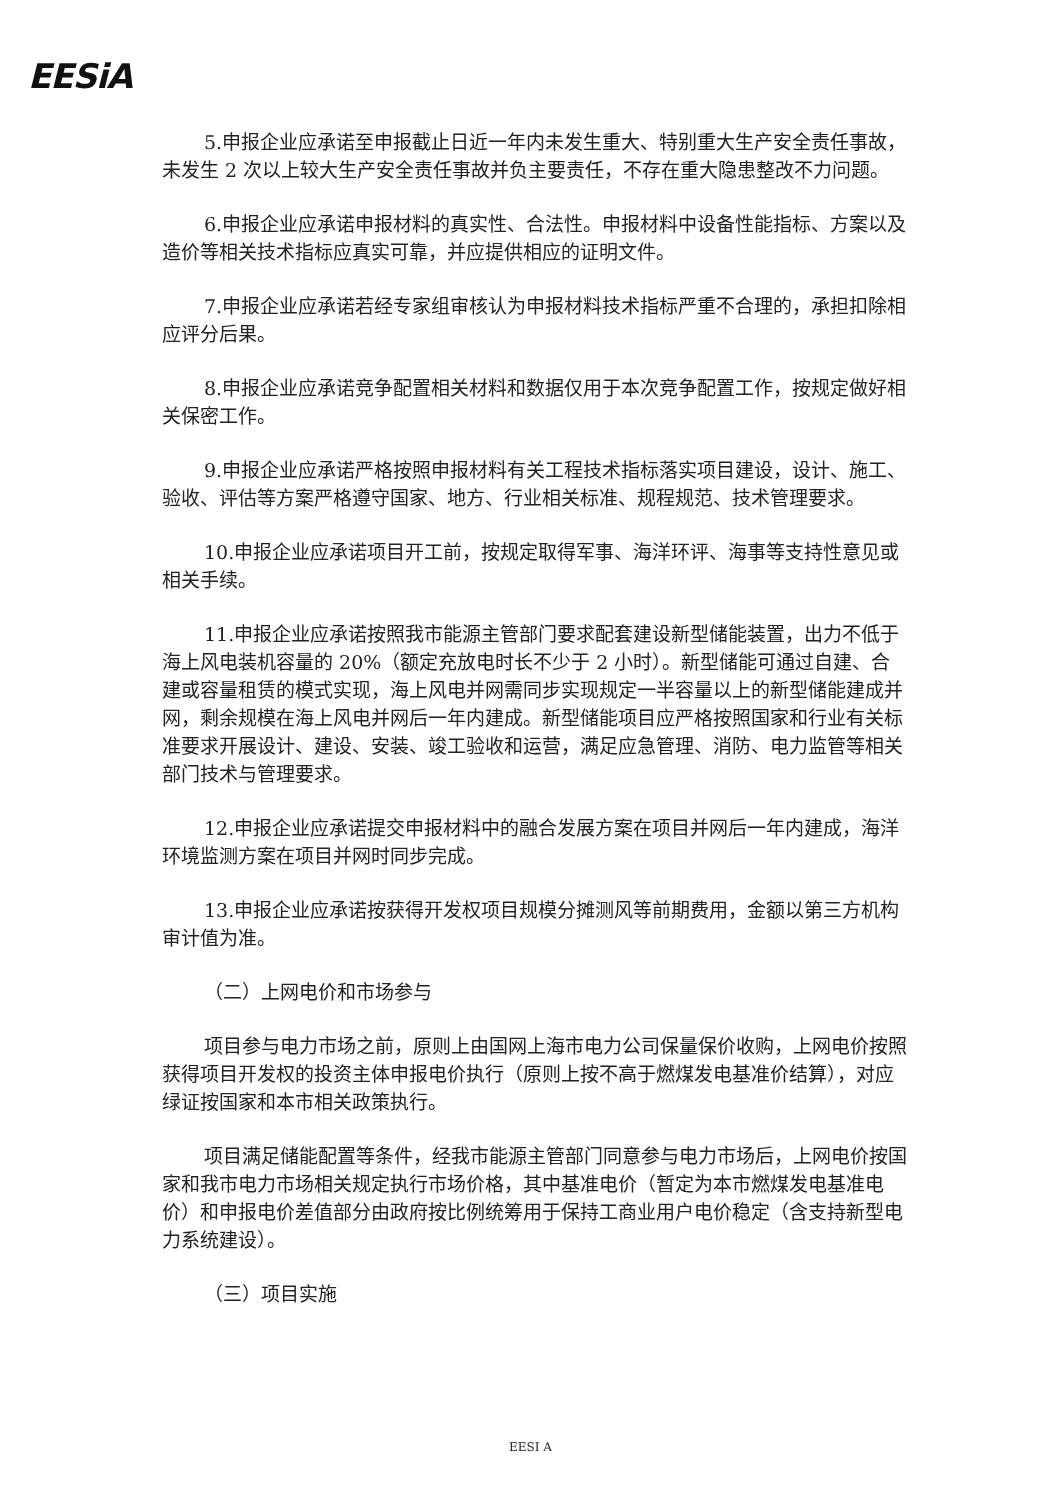EESiA
5.申报企业应承诺至申报截止日近一年内未发生重大、特别重大生产安全责任事故，未发生 2 次以上较大生产安全责任事故并负主要责任，不存在重大隐患整改不力问题。
6.申报企业应承诺申报材料的真实性、合法性。申报材料中设备性能指标、方案以及造价等相关技术指标应真实可靠，并应提供相应的证明文件。
7.申报企业应承诺若经专家组审核认为申报材料技术指标严重不合理的，承担扣除相应评分后果。
8.申报企业应承诺竞争配置相关材料和数据仅用于本次竞争配置工作，按规定做好相关保密工作。
9.申报企业应承诺严格按照申报材料有关工程技术指标落实项目建设，设计、施工、验收、评估等方案严格遵守国家、地方、行业相关标准、规程规范、技术管理要求。
10.申报企业应承诺项目开工前，按规定取得军事、海洋环评、海事等支持性意见或相关手续。
11.申报企业应承诺按照我市能源主管部门要求配套建设新型储能装置，出力不低于海上风电装机容量的 20%（额定充放电时长不少于 2 小时）。新型储能可通过自建、合建或容量租赁的模式实现，海上风电并网需同步实现规定一半容量以上的新型储能建成并网，剩余规模在海上风电并网后一年内建成。新型储能项目应严格按照国家和行业有关标准要求开展设计、建设、安装、竣工验收和运营，满足应急管理、消防、电力监管等相关部门技术与管理要求。
12.申报企业应承诺提交申报材料中的融合发展方案在项目并网后一年内建成，海洋环境监测方案在项目并网时同步完成。
13.申报企业应承诺按获得开发权项目规模分摊测风等前期费用，金额以第三方机构审计值为准。
（二）上网电价和市场参与
项目参与电力市场之前，原则上由国网上海市电力公司保量保价收购，上网电价按照获得项目开发权的投资主体申报电价执行（原则上按不高于燃煤发电基准价结算），对应绿证按国家和本市相关政策执行。
项目满足储能配置等条件，经我市能源主管部门同意参与电力市场后，上网电价按国家和我市电力市场相关规定执行市场价格，其中基准电价（暂定为本市燃煤发电基准电价）和申报电价差值部分由政府按比例统筹用于保持工商业用户电价稳定（含支持新型电力系统建设）。
（三）项目实施
EESI A